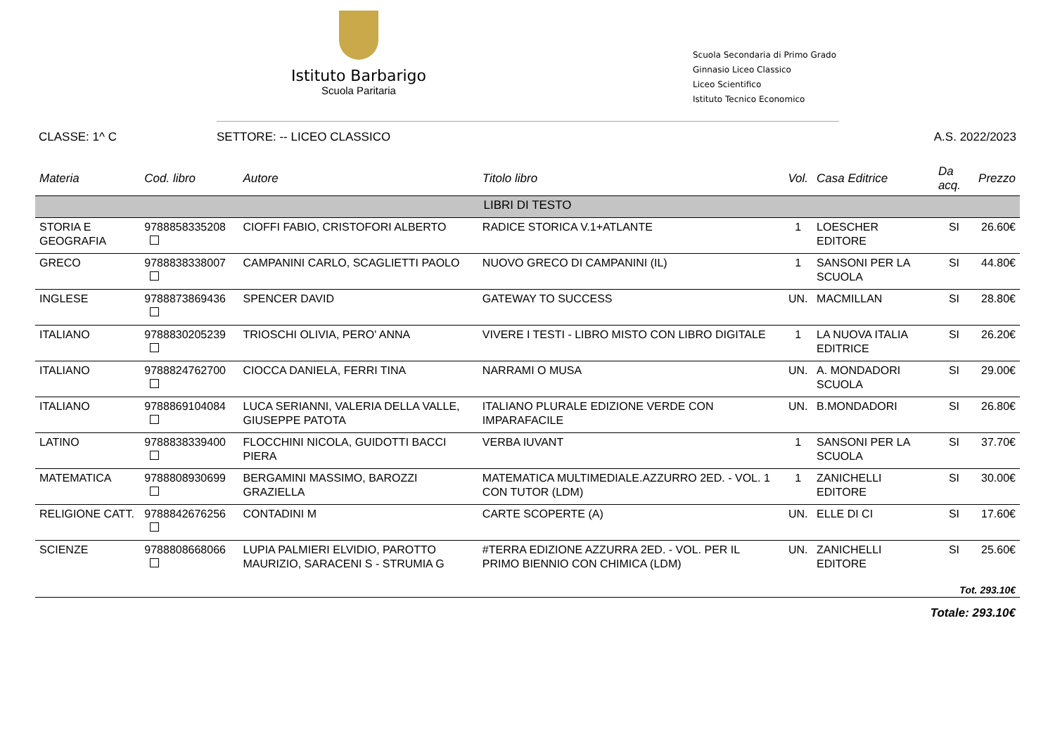Istituto Barbarigo
Scuola Paritaria
Scuola Secondaria di Primo Grado
Ginnasio Liceo Classico
Liceo Scientifico
Istituto Tecnico Economico
CLASSE: 1^ C SETTORE: -- LICEO CLASSICO A.S. 2022/2023
| Materia | Cod. libro | Autore | Titolo libro | Vol. | Casa Editrice | Da acq. | Prezzo |
| --- | --- | --- | --- | --- | --- | --- | --- |
| LIBRI DI TESTO | | | | | | | |
| STORIA E GEOGRAFIA | 9788858335208 | CIOFFI FABIO, CRISTOFORI ALBERTO | RADICE STORICA V.1+ATLANTE | 1 | LOESCHER EDITORE | SI | 26.60€ |
| GRECO | 9788838338007 | CAMPANINI CARLO, SCAGLIETTI PAOLO | NUOVO GRECO DI CAMPANINI (IL) | 1 | SANSONI PER LA SCUOLA | SI | 44.80€ |
| INGLESE | 9788873869436 | SPENCER DAVID | GATEWAY TO SUCCESS | UN. | MACMILLAN | SI | 28.80€ |
| ITALIANO | 9788830205239 | TRIOSCHI OLIVIA, PERO' ANNA | VIVERE I TESTI - LIBRO MISTO CON LIBRO DIGITALE | 1 | LA NUOVA ITALIA EDITRICE | SI | 26.20€ |
| ITALIANO | 9788824762700 | CIOCCA DANIELA, FERRI TINA | NARRAMI O MUSA | UN. | A. MONDADORI SCUOLA | SI | 29.00€ |
| ITALIANO | 9788869104084 | LUCA SERIANNI, VALERIA DELLA VALLE, GIUSEPPE PATOTA | ITALIANO PLURALE EDIZIONE VERDE CON IMPARAFACILE | UN. | B.MONDADORI | SI | 26.80€ |
| LATINO | 9788838339400 | FLOCCHINI NICOLA, GUIDOTTI BACCI PIERA | VERBA IUVANT | 1 | SANSONI PER LA SCUOLA | SI | 37.70€ |
| MATEMATICA | 9788808930699 | BERGAMINI MASSIMO, BAROZZI GRAZIELLA | MATEMATICA MULTIMEDIALE.AZZURRO 2ED. - VOL. 1 CON TUTOR (LDM) | 1 | ZANICHELLI EDITORE | SI | 30.00€ |
| RELIGIONE CATT. | 9788842676256 | CONTADINI M | CARTE SCOPERTE (A) | UN. | ELLE DI CI | SI | 17.60€ |
| SCIENZE | 9788808668066 | LUPIA PALMIERI ELVIDIO, PAROTTO MAURIZIO, SARACENI S - STRUMIA G | #TERRA EDIZIONE AZZURRA 2ED. - VOL. PER IL PRIMO BIENNIO CON CHIMICA (LDM) | UN. | ZANICHELLI EDITORE | SI | 25.60€ |
Tot. 293.10€
Totale: 293.10€